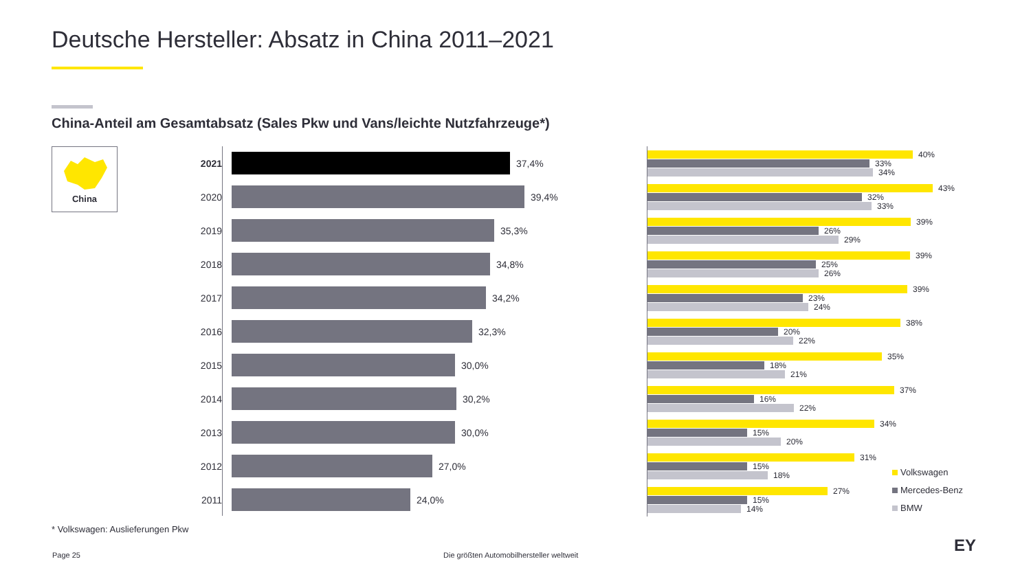Deutsche Hersteller: Absatz in China 2011–2021
China-Anteil am Gesamtabsatz (Sales Pkw und Vans/leichte Nutzfahrzeuge*)
China
2021 37,4%
2020 39,4%
2019 35,3%
2018 34,8%
2017 34,2%
2016 32,3%
2015 30,0%
2014 30,2%
2013 30,0%
2012 27,0%
2011 24,0%
40%
33%
34%
43%
32%
33%
39%
26%
29%
39%
25%
26%
39%
23%
24%
38%
20%
22%
35%
18%
21%
37%
16%
22%
34%
15%
20%
31%
15%
18%
27%
15%
14%
Volkswagen
Mercedes-Benz
BMW
* Volkswagen: Auslieferungen Pkw
Page 25
Die größten Automobilhersteller weltweit
EY